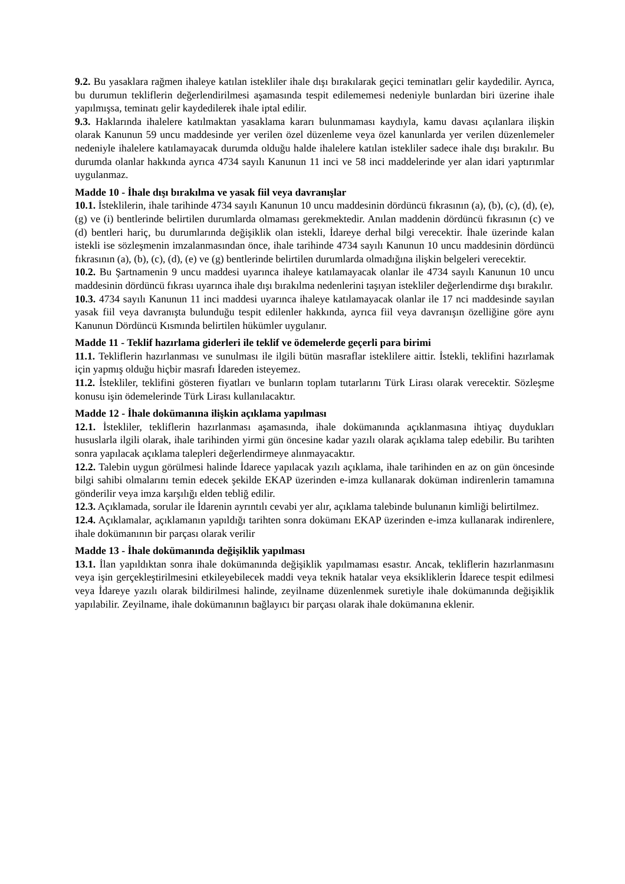9.2. Bu yasaklara rağmen ihaleye katılan istekliler ihale dışı bırakılarak geçici teminatları gelir kaydedilir. Ayrıca, bu durumun tekliflerin değerlendirilmesi aşamasında tespit edilememesi nedeniyle bunlardan biri üzerine ihale yapılmışsa, teminatı gelir kaydedilerek ihale iptal edilir.
9.3. Haklarında ihalelere katılmaktan yasaklama kararı bulunmaması kaydıyla, kamu davası açılanlara ilişkin olarak Kanunun 59 uncu maddesinde yer verilen özel düzenleme veya özel kanunlarda yer verilen düzenlemeler nedeniyle ihalelere katılamayacak durumda olduğu halde ihalelere katılan istekliler sadece ihale dışı bırakılır. Bu durumda olanlar hakkında ayrıca 4734 sayılı Kanunun 11 inci ve 58 inci maddelerinde yer alan idari yaptırımlar uygulanmaz.
Madde 10 - İhale dışı bırakılma ve yasak fiil veya davranışlar
10.1. İsteklilerin, ihale tarihinde 4734 sayılı Kanunun 10 uncu maddesinin dördüncü fıkrasının (a), (b), (c), (d), (e), (g) ve (i) bentlerinde belirtilen durumlarda olmaması gerekmektedir. Anılan maddenin dördüncü fıkrasının (c) ve (d) bentleri hariç, bu durumlarında değişiklik olan istekli, İdareye derhal bilgi verecektir. İhale üzerinde kalan istekli ise sözleşmenin imzalanmasından önce, ihale tarihinde 4734 sayılı Kanunun 10 uncu maddesinin dördüncü fıkrasının (a), (b), (c), (d), (e) ve (g) bentlerinde belirtilen durumlarda olmadığına ilişkin belgeleri verecektir.
10.2. Bu Şartnamenin 9 uncu maddesi uyarınca ihaleye katılamayacak olanlar ile 4734 sayılı Kanunun 10 uncu maddesinin dördüncü fıkrası uyarınca ihale dışı bırakılma nedenlerini taşıyan istekliler değerlendirme dışı bırakılır.
10.3. 4734 sayılı Kanunun 11 inci maddesi uyarınca ihaleye katılamayacak olanlar ile 17 nci maddesinde sayılan yasak fiil veya davranışta bulunduğu tespit edilenler hakkında, ayrıca fiil veya davranışın özelliğine göre aynı Kanunun Dördüncü Kısmında belirtilen hükümler uygulanır.
Madde 11 - Teklif hazırlama giderleri ile teklif ve ödemelerde geçerli para birimi
11.1. Tekliflerin hazırlanması ve sunulması ile ilgili bütün masraflar isteklilere aittir. İstekli, teklifini hazırlamak için yapmış olduğu hiçbir masrafı İdareden isteyemez.
11.2. İstekliler, teklifini gösteren fiyatları ve bunların toplam tutarlarını Türk Lirası olarak verecektir. Sözleşme konusu işin ödemelerinde Türk Lirası kullanılacaktır.
Madde 12 - İhale dokümanına ilişkin açıklama yapılması
12.1. İstekliler, tekliflerin hazırlanması aşamasında, ihale dokümanında açıklanmasına ihtiyaç duydukları hususlarla ilgili olarak, ihale tarihinden yirmi gün öncesine kadar yazılı olarak açıklama talep edebilir. Bu tarihten sonra yapılacak açıklama talepleri değerlendirmeye alınmayacaktır.
12.2. Talebin uygun görülmesi halinde İdarece yapılacak yazılı açıklama, ihale tarihinden en az on gün öncesinde bilgi sahibi olmalarını temin edecek şekilde EKAP üzerinden e-imza kullanarak doküman indirenlerin tamamına gönderilir veya imza karşılığı elden tebliğ edilir.
12.3. Açıklamada, sorular ile İdarenin ayrıntılı cevabi yer alır, açıklama talebinde bulunanın kimliği belirtilmez.
12.4. Açıklamalar, açıklamanın yapıldığı tarihten sonra dokümanı EKAP üzerinden e-imza kullanarak indirenlere, ihale dokümanının bir parçası olarak verilir
Madde 13 - İhale dokümanında değişiklik yapılması
13.1. İlan yapıldıktan sonra ihale dokümanında değişiklik yapılmaması esastır. Ancak, tekliflerin hazırlanmasını veya işin gerçekleştirilmesini etkileyebilecek maddi veya teknik hatalar veya eksikliklerin İdarece tespit edilmesi veya İdareye yazılı olarak bildirilmesi halinde, zeyilname düzenlenmek suretiyle ihale dokümanında değişiklik yapılabilir. Zeyilname, ihale dokümanının bağlayıcı bir parçası olarak ihale dokümanına eklenir.